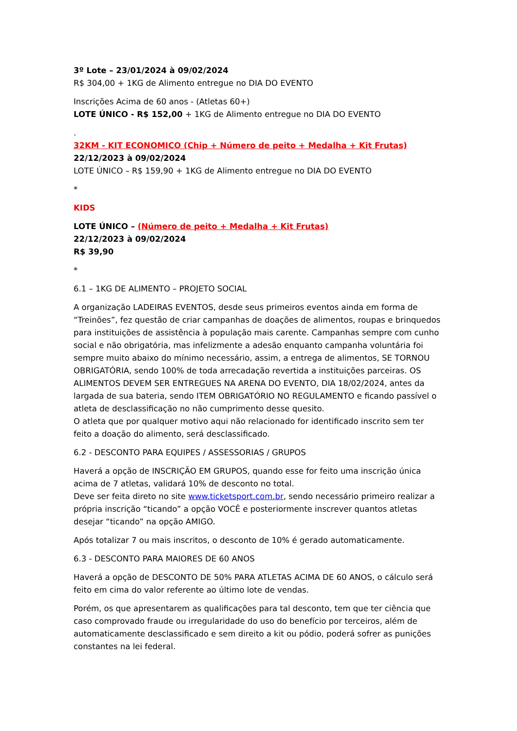3º Lote – 23/01/2024 à 09/02/2024
R$ 304,00 + 1KG de Alimento entregue no DIA DO EVENTO
Inscrições Acima de 60 anos - (Atletas 60+)
LOTE ÚNICO - R$ 152,00 + 1KG de Alimento entregue no DIA DO EVENTO
.
32KM - KIT ECONOMICO (Chip + Número de peito + Medalha + Kit Frutas)
22/12/2023 à 09/02/2024
LOTE ÚNICO – R$ 159,90 + 1KG de Alimento entregue no DIA DO EVENTO
*
KIDS
LOTE ÚNICO – (Número de peito + Medalha + Kit Frutas)
22/12/2023 à 09/02/2024
R$ 39,90
*
6.1 – 1KG DE ALIMENTO – PROJETO SOCIAL
A organização LADEIRAS EVENTOS, desde seus primeiros eventos ainda em forma de “Treinões”, fez questão de criar campanhas de doações de alimentos, roupas e brinquedos para instituições de assistência à população mais carente. Campanhas sempre com cunho social e não obrigatória, mas infelizmente a adesão enquanto campanha voluntária foi sempre muito abaixo do mínimo necessário, assim, a entrega de alimentos, SE TORNOU OBRIGATÓRIA, sendo 100% de toda arrecadação revertida a instituições parceiras. OS ALIMENTOS DEVEM SER ENTREGUES NA ARENA DO EVENTO, DIA 18/02/2024, antes da largada de sua bateria, sendo ITEM OBRIGATÓRIO NO REGULAMENTO e ficando passível o atleta de desclassificação no não cumprimento desse quesito.
O atleta que por qualquer motivo aqui não relacionado for identificado inscrito sem ter feito a doação do alimento, será desclassificado.
6.2 - DESCONTO PARA EQUIPES / ASSESSORIAS / GRUPOS
Haverá a opção de INSCRIÇÃO EM GRUPOS, quando esse for feito uma inscrição única acima de 7 atletas, validará 10% de desconto no total.
Deve ser feita direto no site www.ticketsport.com.br, sendo necessário primeiro realizar a própria inscrição “ticando” a opção VOCÊ e posteriormente inscrever quantos atletas desejar “ticando” na opção AMIGO.
Após totalizar 7 ou mais inscritos, o desconto de 10% é gerado automaticamente.
6.3 - DESCONTO PARA MAIORES DE 60 ANOS
Haverá a opção de DESCONTO DE 50% PARA ATLETAS ACIMA DE 60 ANOS, o cálculo será feito em cima do valor referente ao último lote de vendas.
Porém, os que apresentarem as qualificações para tal desconto, tem que ter ciência que caso comprovado fraude ou irregularidade do uso do benefício por terceiros, além de automaticamente desclassificado e sem direito a kit ou pódio, poderá sofrer as punições constantes na lei federal.